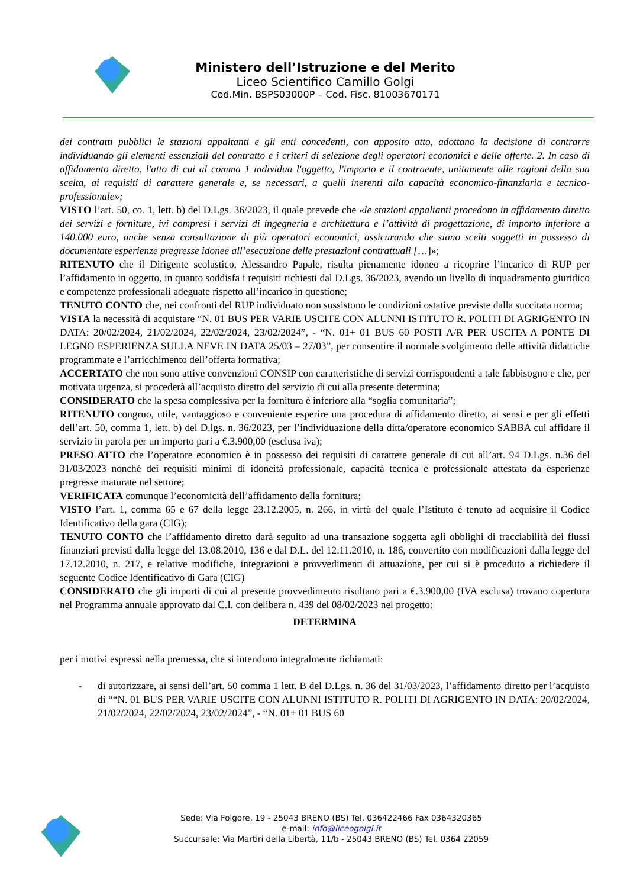Ministero dell’Istruzione e del Merito
Liceo Scientifico Camillo Golgi
Cod.Min. BSPS03000P – Cod. Fisc. 81003670171
dei contratti pubblici le stazioni appaltanti e gli enti concedenti, con apposito atto, adottano la decisione di contrarre individuando gli elementi essenziali del contratto e i criteri di selezione degli operatori economici e delle offerte. 2. In caso di affidamento diretto, l'atto di cui al comma 1 individua l'oggetto, l'importo e il contraente, unitamente alle ragioni della sua scelta, ai requisiti di carattere generale e, se necessari, a quelli inerenti alla capacità economico-finanziaria e tecnico-professionale»;
VISTO l’art. 50, co. 1, lett. b) del D.Lgs. 36/2023, il quale prevede che «le stazioni appaltanti procedono in affidamento diretto dei servizi e forniture, ivi compresi i servizi di ingegneria e architettura e l’attività di progettazione, di importo inferiore a 140.000 euro, anche senza consultazione di più operatori economici, assicurando che siano scelti soggetti in possesso di documentate esperienze pregresse idonee all’esecuzione delle prestazioni contrattuali […]»;
RITENUTO che il Dirigente scolastico, Alessandro Papale, risulta pienamente idoneo a ricoprire l’incarico di RUP per l’affidamento in oggetto, in quanto soddisfa i requisiti richiesti dal D.Lgs. 36/2023, avendo un livello di inquadramento giuridico e competenze professionali adeguate rispetto all’incarico in questione;
TENUTO CONTO che, nei confronti del RUP individuato non sussistono le condizioni ostative previste dalla succitata norma;
VISTA la necessità di acquistare “N. 01 BUS PER VARIE USCITE CON ALUNNI ISTITUTO R. POLITI DI AGRIGENTO IN DATA: 20/02/2024, 21/02/2024, 22/02/2024, 23/02/2024”, - “N. 01+ 01 BUS 60 POSTI A/R PER USCITA A PONTE DI LEGNO ESPERIENZA SULLA NEVE IN DATA 25/03 – 27/03”, per consentire il normale svolgimento delle attività didattiche programmate e l’arricchimento dell’offerta formativa;
ACCERTATO che non sono attive convenzioni CONSIP con caratteristiche di servizi corrispondenti a tale fabbisogno e che, per motivata urgenza, si procederà all’acquisto diretto del servizio di cui alla presente determina;
CONSIDERATO che la spesa complessiva per la fornitura è inferiore alla “soglia comunitaria”;
RITENUTO congruo, utile, vantaggioso e conveniente esperire una procedura di affidamento diretto, ai sensi e per gli effetti dell’art. 50, comma 1, lett. b) del D.lgs. n. 36/2023, per l’individuazione della ditta/operatore economico SABBA cui affidare il servizio in parola per un importo pari a €.3.900,00 (esclusa iva);
PRESO ATTO che l’operatore economico è in possesso dei requisiti di carattere generale di cui all’art. 94 D.Lgs. n.36 del 31/03/2023 nonché dei requisiti minimi di idoneità professionale, capacità tecnica e professionale attestata da esperienze pregresse maturate nel settore;
VERIFICATA comunque l’economicità dell’affidamento della fornitura;
VISTO l’art. 1, comma 65 e 67 della legge 23.12.2005, n. 266, in virtù del quale l’Istituto è tenuto ad acquisire il Codice Identificativo della gara (CIG);
TENUTO CONTO che l’affidamento diretto darà seguito ad una transazione soggetta agli obblighi di tracciabilità dei flussi finanziari previsti dalla legge del 13.08.2010, 136 e dal D.L. del 12.11.2010, n. 186, convertito con modificazioni dalla legge del 17.12.2010, n. 217, e relative modifiche, integrazioni e provvedimenti di attuazione, per cui si è proceduto a richiedere il seguente Codice Identificativo di Gara (CIG)
CONSIDERATO che gli importi di cui al presente provvedimento risultano pari a €.3.900,00 (IVA esclusa) trovano copertura nel Programma annuale approvato dal C.I. con delibera n. 439 del 08/02/2023 nel progetto:
DETERMINA
per i motivi espressi nella premessa, che si intendono integralmente richiamati:
- di autorizzare, ai sensi dell’art. 50 comma 1 lett. B del D.Lgs. n. 36 del 31/03/2023, l’affidamento diretto per l’acquisto di ““N. 01 BUS PER VARIE USCITE CON ALUNNI ISTITUTO R. POLITI DI AGRIGENTO IN DATA: 20/02/2024, 21/02/2024, 22/02/2024, 23/02/2024”, - “N. 01+ 01 BUS 60
Sede: Via Folgore, 19 - 25043 BRENO (BS) Tel. 036422466 Fax 0364320365
e-mail: info@liceogolgi.it
Succursale: Via Martiri della Libertà, 11/b - 25043 BRENO (BS) Tel. 0364 22059